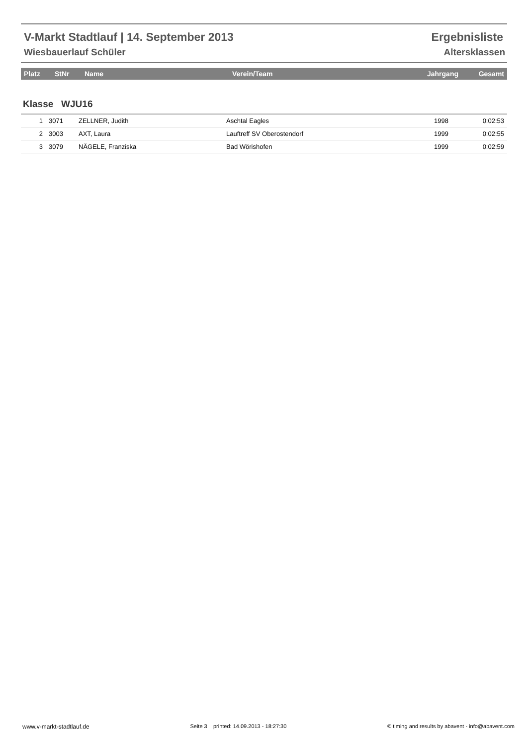V-Markt Stadtlauf | 14. September 2013 Ergebnisliste
Wiesbauerlauf Schüler Altersklassen
| Platz | StNr | Name | Verein/Team | Jahrgang | Gesamt |
| --- | --- | --- | --- | --- | --- |
Klasse WJU16
| 1 | 3071 | ZELLNER, Judith | Aschtal Eagles | 1998 | 0:02:53 |
| 2 | 3003 | AXT, Laura | Lauftreff SV Oberostendorf | 1999 | 0:02:55 |
| 3 | 3079 | NÄGELE, Franziska | Bad Wörishofen | 1999 | 0:02:59 |
www.v-markt-stadtlauf.de Seite 3 printed: 14.09.2013 - 18:27:30 © timing and results by abavent - info@abavent.com